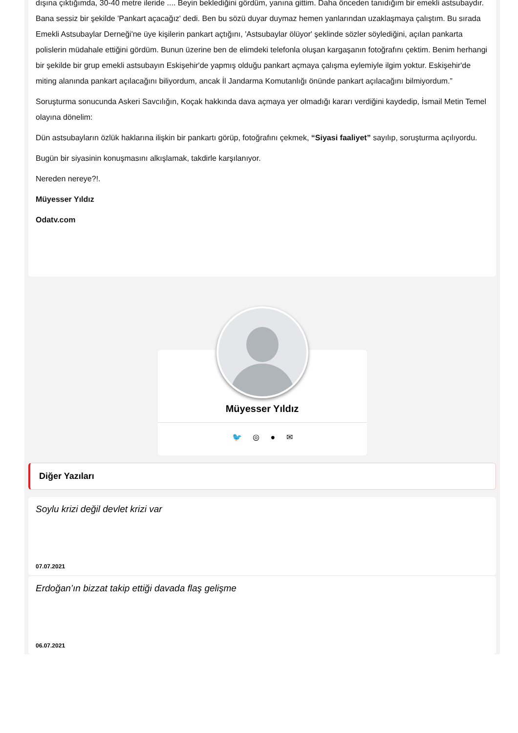dışına çıktığımda, 30-40 metre ileride .... Beyin beklediğini gördüm, yanına gittim. Daha önceden tanıdığım bir emekli astsubaydır. Bana sessiz bir şekilde 'Pankart açacağız' dedi. Ben bu sözü duyar duymaz hemen yanlarından uzaklaşmaya çalıştım. Bu sırada Emekli Astsubaylar Derneği'ne üye kişilerin pankart açtığını, 'Astsubaylar ölüyor' şeklinde sözler söylediğini, açılan pankarta polislerin müdahale ettiğini gördüm. Bunun üzerine ben de elimdeki telefonla oluşan kargaşanın fotoğrafını çektim. Benim herhangi bir şekilde bir grup emekli astsubayın Eskişehir'de yapmış olduğu pankart açmaya çalışma eylemiyle ilgim yoktur. Eskişehir'de miting alanında pankart açılacağını biliyordum, ancak İl Jandarma Komutanlığı önünde pankart açılacağını bilmiyordum.”
Soruşturma sonucunda Askeri Savcılığın, Koçak hakkında dava açmaya yer olmadığı kararı verdiğini kaydedip, İsmail Metin Temel olayına dönelim:
Dün astsubayların özlük haklarına ilişkin bir pankartı görüp, fotoğrafını çekmek, “Siyasi faaliyet” sayılıp, soruşturma açılıyordu.
Bugün bir siyasinin konuşmasını alkışlamak, takdirle karşılanıyor.
Nereden nereye?!.
Müyesser Yıldız
Odatv.com
Müyesser Yıldız
🐦 ◎ ● ✉
Diğer Yazıları
Soylu krizi değil devlet krizi var
07.07.2021
Erdoğan’ın bizzat takip ettiği davada flaş gelişme
06.07.2021